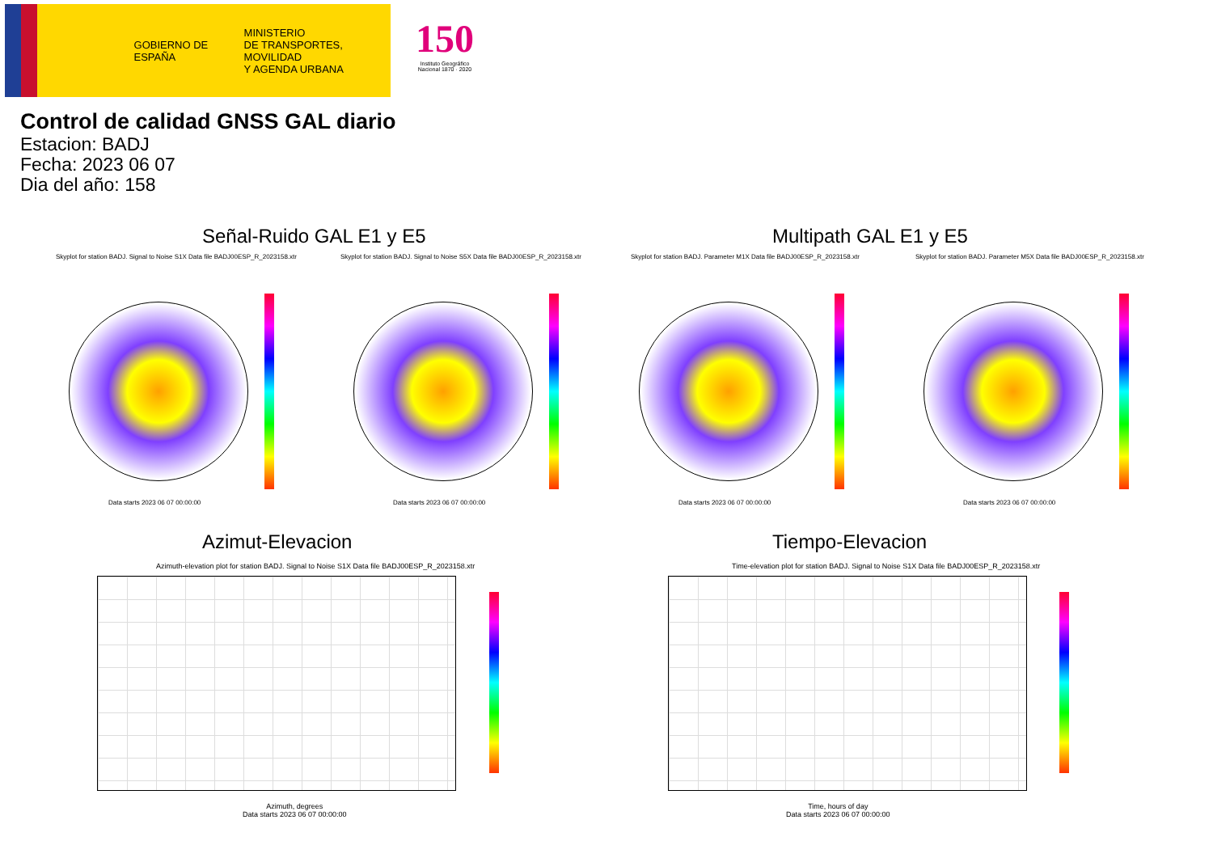GOBIERNO DE ESPAÑA
MINISTERIO
DE TRANSPORTES, MOVILIDAD
Y AGENDA URBANA
150
Instituto Geográfico Nacional 1870 · 2020
Control de calidad GNSS GAL diario
Estacion: BADJ
Fecha: 2023 06 07
Dia del año: 158
Señal-Ruido GAL E1 y E5 Multipath GAL E1 y E5
Skyplot for station BADJ. Signal to Noise S1X Data file BADJ00ESP_R_2023158.xtr
Skyplot for station BADJ. Signal to Noise S5X Data file BADJ00ESP_R_2023158.xtr
Skyplot for station BADJ. Parameter M1X Data file BADJ00ESP_R_2023158.xtr
Skyplot for station BADJ. Parameter M5X Data file BADJ00ESP_R_2023158.xtr
Data starts 2023 06 07 00:00:00
Data starts 2023 06 07 00:00:00
Data starts 2023 06 07 00:00:00
Data starts 2023 06 07 00:00:00
Azimut-Elevacion Tiempo-Elevacion
Azimuth-elevation plot for station BADJ. Signal to Noise S1X Data file BADJ00ESP_R_2023158.xtr
Time-elevation plot for station BADJ. Signal to Noise S1X Data file BADJ00ESP_R_2023158.xtr
Azimuth, degrees
Data starts 2023 06 07 00:00:00
Time, hours of day
Data starts 2023 06 07 00:00:00